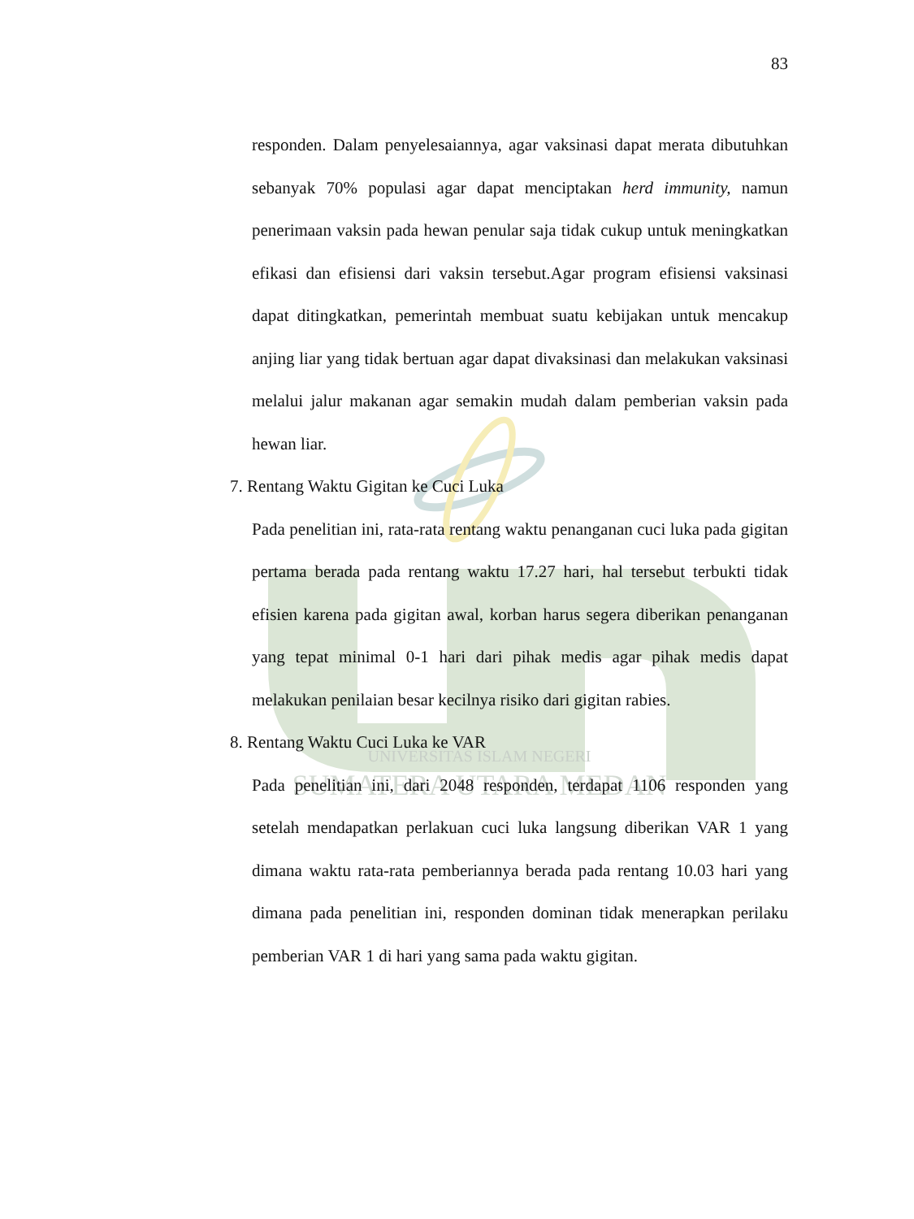UNIVERSITAS ISLAM NEGERI
SUMATERA UTARA MEDAN
83
responden. Dalam penyelesaiannya, agar vaksinasi dapat merata dibutuhkan sebanyak 70% populasi agar dapat menciptakan herd immunity, namun penerimaan vaksin pada hewan penular saja tidak cukup untuk meningkatkan efikasi dan efisiensi dari vaksin tersebut.Agar program efisiensi vaksinasi dapat ditingkatkan, pemerintah membuat suatu kebijakan untuk mencakup anjing liar yang tidak bertuan agar dapat divaksinasi dan melakukan vaksinasi melalui jalur makanan agar semakin mudah dalam pemberian vaksin pada hewan liar.
7. Rentang Waktu Gigitan ke Cuci Luka
Pada penelitian ini, rata-rata rentang waktu penanganan cuci luka pada gigitan pertama berada pada rentang waktu 17.27 hari, hal tersebut terbukti tidak efisien karena pada gigitan awal, korban harus segera diberikan penanganan yang tepat minimal 0-1 hari dari pihak medis agar pihak medis dapat melakukan penilaian besar kecilnya risiko dari gigitan rabies.
8. Rentang Waktu Cuci Luka ke VAR
Pada penelitian ini, dari 2048 responden, terdapat 1106 responden yang setelah mendapatkan perlakuan cuci luka langsung diberikan VAR 1 yang dimana waktu rata-rata pemberiannya berada pada rentang 10.03 hari yang dimana pada penelitian ini, responden dominan tidak menerapkan perilaku pemberian VAR 1 di hari yang sama pada waktu gigitan.